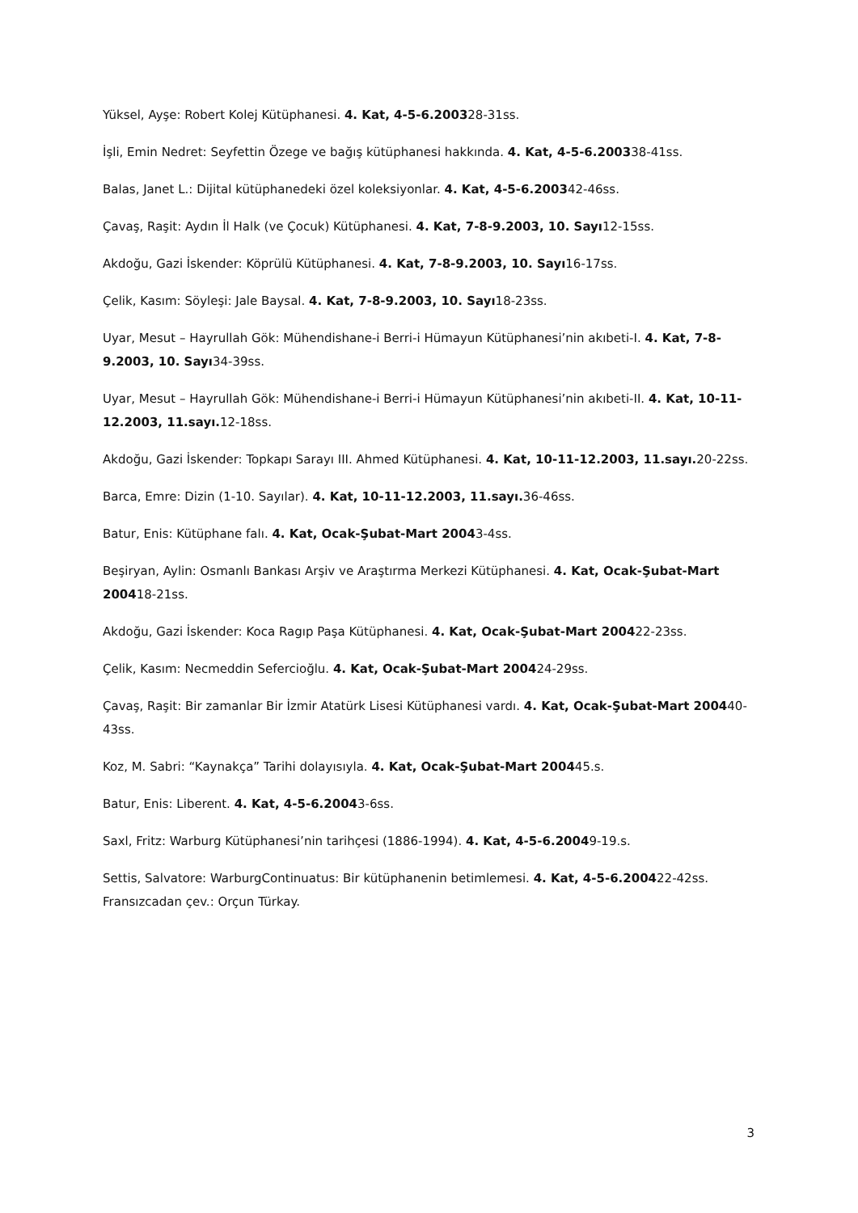Yüksel, Ayşe: Robert Kolej Kütüphanesi. 4. Kat, 4-5-6.200328-31ss.
İşli, Emin Nedret: Seyfettin Özege ve bağış kütüphanesi hakkında. 4. Kat, 4-5-6.200338-41ss.
Balas, Janet L.: Dijital kütüphanedeki özel koleksiyonlar. 4. Kat, 4-5-6.200342-46ss.
Çavaş, Raşit: Aydın İl Halk (ve Çocuk) Kütüphanesi. 4. Kat, 7-8-9.2003, 10. Sayı12-15ss.
Akdoğu, Gazi İskender: Köprülü Kütüphanesi. 4. Kat, 7-8-9.2003, 10. Sayı16-17ss.
Çelik, Kasım: Söyleşi: Jale Baysal. 4. Kat, 7-8-9.2003, 10. Sayı18-23ss.
Uyar, Mesut – Hayrullah Gök: Mühendishane-i Berri-i Hümayun Kütüphanesi’nin akıbeti-I. 4. Kat, 7-8-9.2003, 10. Sayı34-39ss.
Uyar, Mesut – Hayrullah Gök: Mühendishane-i Berri-i Hümayun Kütüphanesi’nin akıbeti-II. 4. Kat, 10-11-12.2003, 11.sayı. 12-18ss.
Akdoğu, Gazi İskender: Topkapı Sarayı III. Ahmed Kütüphanesi. 4. Kat, 10-11-12.2003, 11.sayı. 20-22ss.
Barca, Emre: Dizin (1-10. Sayılar). 4. Kat, 10-11-12.2003, 11.sayı. 36-46ss.
Batur, Enis: Kütüphane falı. 4. Kat, Ocak-Şubat-Mart 20043-4ss.
Beşiryan, Aylin: Osmanlı Bankası Arşiv ve Araştırma Merkezi Kütüphanesi. 4. Kat, Ocak-Şubat-Mart 200418-21ss.
Akdoğu, Gazi İskender: Koca Ragıp Paşa Kütüphanesi. 4. Kat, Ocak-Şubat-Mart 200422-23ss.
Çelik, Kasım: Necmeddin Sefercioğlu. 4. Kat, Ocak-Şubat-Mart 200424-29ss.
Çavaş, Raşit: Bir zamanlar Bir İzmir Atatürk Lisesi Kütüphanesi vardı. 4. Kat, Ocak-Şubat-Mart 200440-43ss.
Koz, M. Sabri: “Kaynakça” Tarihi dolayısıyla. 4. Kat, Ocak-Şubat-Mart 200445.s.
Batur, Enis: Liberent. 4. Kat, 4-5-6.20043-6ss.
Saxl, Fritz: Warburg Kütüphanesi’nin tarihçesi (1886-1994). 4. Kat, 4-5-6.20049-19.s.
Settis, Salvatore: WarburgContinuatus: Bir kütüphanenin betimlemesi. 4. Kat, 4-5-6.200422-42ss. Fransızcadan çev.: Orçun Türkay.
3